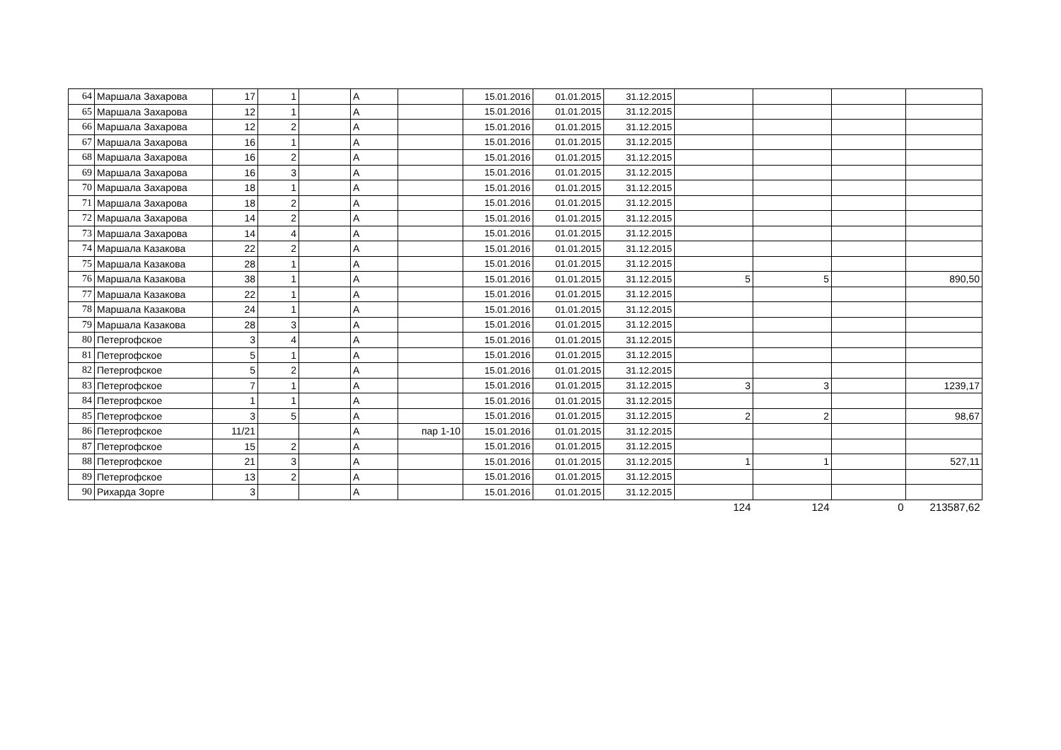| 64 | Маршала Захарова | 17 | 1 | | А | | 15.01.2016 | 01.01.2015 | 31.12.2015 | | | | |
| 65 | Маршала Захарова | 12 | 1 | | А | | 15.01.2016 | 01.01.2015 | 31.12.2015 | | | | |
| 66 | Маршала Захарова | 12 | 2 | | А | | 15.01.2016 | 01.01.2015 | 31.12.2015 | | | | |
| 67 | Маршала Захарова | 16 | 1 | | А | | 15.01.2016 | 01.01.2015 | 31.12.2015 | | | | |
| 68 | Маршала Захарова | 16 | 2 | | А | | 15.01.2016 | 01.01.2015 | 31.12.2015 | | | | |
| 69 | Маршала Захарова | 16 | 3 | | А | | 15.01.2016 | 01.01.2015 | 31.12.2015 | | | | |
| 70 | Маршала Захарова | 18 | 1 | | А | | 15.01.2016 | 01.01.2015 | 31.12.2015 | | | | |
| 71 | Маршала Захарова | 18 | 2 | | А | | 15.01.2016 | 01.01.2015 | 31.12.2015 | | | | |
| 72 | Маршала Захарова | 14 | 2 | | А | | 15.01.2016 | 01.01.2015 | 31.12.2015 | | | | |
| 73 | Маршала Захарова | 14 | 4 | | А | | 15.01.2016 | 01.01.2015 | 31.12.2015 | | | | |
| 74 | Маршала Казакова | 22 | 2 | | А | | 15.01.2016 | 01.01.2015 | 31.12.2015 | | | | |
| 75 | Маршала Казакова | 28 | 1 | | А | | 15.01.2016 | 01.01.2015 | 31.12.2015 | | | | |
| 76 | Маршала Казакова | 38 | 1 | | А | | 15.01.2016 | 01.01.2015 | 31.12.2015 | 5 | 5 | | 890,50 |
| 77 | Маршала Казакова | 22 | 1 | | А | | 15.01.2016 | 01.01.2015 | 31.12.2015 | | | | |
| 78 | Маршала Казакова | 24 | 1 | | А | | 15.01.2016 | 01.01.2015 | 31.12.2015 | | | | |
| 79 | Маршала Казакова | 28 | 3 | | А | | 15.01.2016 | 01.01.2015 | 31.12.2015 | | | | |
| 80 | Петергофское | 3 | 4 | | А | | 15.01.2016 | 01.01.2015 | 31.12.2015 | | | | |
| 81 | Петергофское | 5 | 1 | | А | | 15.01.2016 | 01.01.2015 | 31.12.2015 | | | | |
| 82 | Петергофское | 5 | 2 | | А | | 15.01.2016 | 01.01.2015 | 31.12.2015 | | | | |
| 83 | Петергофское | 7 | 1 | | А | | 15.01.2016 | 01.01.2015 | 31.12.2015 | 3 | 3 | | 1239,17 |
| 84 | Петергофское | 1 | 1 | | А | | 15.01.2016 | 01.01.2015 | 31.12.2015 | | | | |
| 85 | Петергофское | 3 | 5 | | А | | 15.01.2016 | 01.01.2015 | 31.12.2015 | 2 | 2 | | 98,67 |
| 86 | Петергофское | 11/21 | | | А | пар 1-10 | 15.01.2016 | 01.01.2015 | 31.12.2015 | | | | |
| 87 | Петергофское | 15 | 2 | | А | | 15.01.2016 | 01.01.2015 | 31.12.2015 | | | | |
| 88 | Петергофское | 21 | 3 | | А | | 15.01.2016 | 01.01.2015 | 31.12.2015 | 1 | 1 | | 527,11 |
| 89 | Петергофское | 13 | 2 | | А | | 15.01.2016 | 01.01.2015 | 31.12.2015 | | | | |
| 90 | Рихарда Зорге | 3 | | | А | | 15.01.2016 | 01.01.2015 | 31.12.2015 | | | | |
| | | | | | | | | | | 124 | 124 | 0 | 213587,62 |